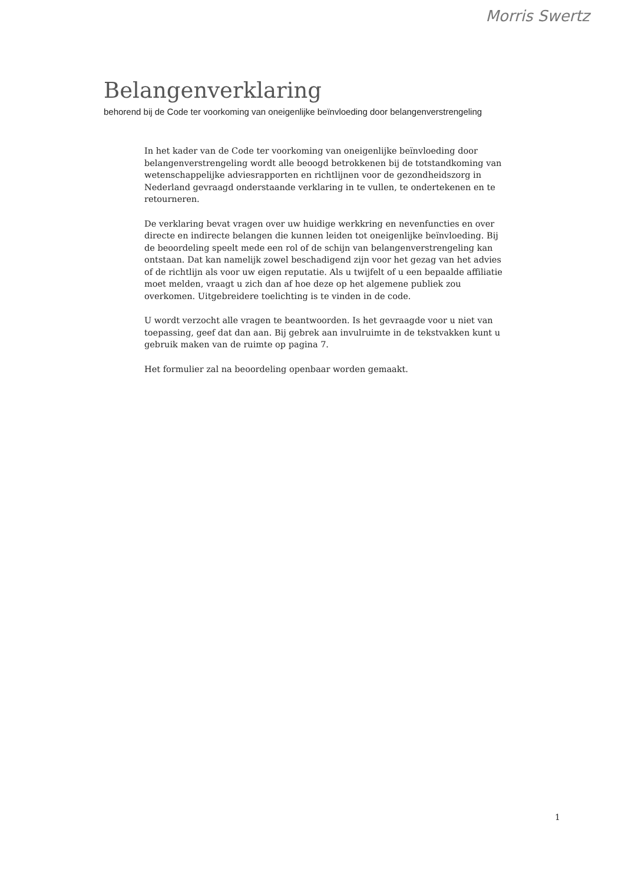Morris Swertz
Belangenverklaring
behorend bij de Code ter voorkoming van oneigenlijke beïnvloeding door belangenverstrengeling
In het kader van de Code ter voorkoming van oneigenlijke beïnvloeding door belangenverstrengeling wordt alle beoogd betrokkenen bij de totstandkoming van wetenschappelijke adviesrapporten en richtlijnen voor de gezondheidszorg in Nederland gevraagd onderstaande verklaring in te vullen, te ondertekenen en te retourneren.
De verklaring bevat vragen over uw huidige werkkring en nevenfuncties en over directe en indirecte belangen die kunnen leiden tot oneigenlijke beïnvloeding. Bij de beoordeling speelt mede een rol of de schijn van belangenverstrengeling kan ontstaan. Dat kan namelijk zowel beschadigend zijn voor het gezag van het advies of de richtlijn als voor uw eigen reputatie. Als u twijfelt of u een bepaalde affiliatie moet melden, vraagt u zich dan af hoe deze op het algemene publiek zou overkomen. Uitgebreidere toelichting is te vinden in de code.
U wordt verzocht alle vragen te beantwoorden. Is het gevraagde voor u niet van toepassing, geef dat dan aan. Bij gebrek aan invulruimte in de tekstvakken kunt u gebruik maken van de ruimte op pagina 7.
Het formulier zal na beoordeling openbaar worden gemaakt.
1